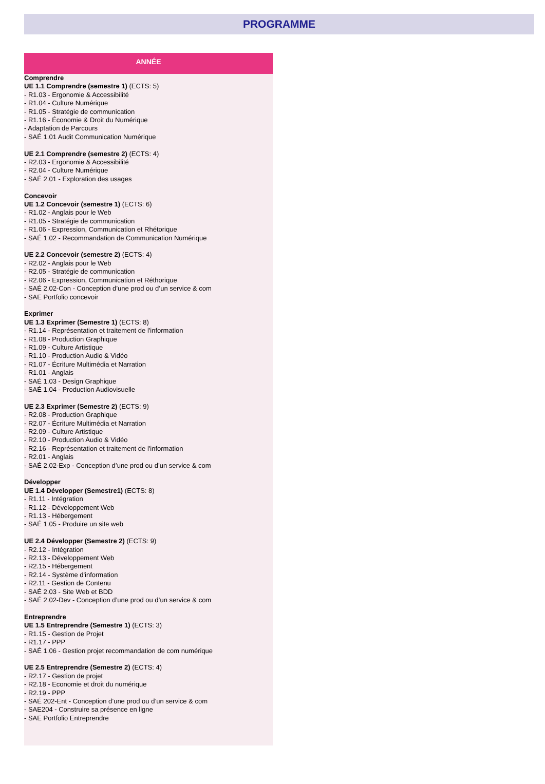PROGRAMME
ANNÉE
Comprendre
UE 1.1 Comprendre (semestre 1) (ECTS: 5)
- R1.03 - Ergonomie & Accessibilité
- R1.04 - Culture Numérique
- R1.05 - Stratégie de communication
- R1.16 - Économie & Droit du Numérique
- Adaptation de Parcours
- SAÉ 1.01 Audit Communication Numérique
UE 2.1 Comprendre (semestre 2) (ECTS: 4)
- R2.03 - Ergonomie & Accessibilité
- R2.04 - Culture Numérique
- SAÉ 2.01 - Exploration des usages
Concevoir
UE 1.2 Concevoir (semestre 1) (ECTS: 6)
- R1.02 - Anglais pour le Web
- R1.05 - Stratégie de communication
- R1.06 - Expression, Communication et Rhétorique
- SAÉ 1.02 - Recommandation de Communication Numérique
UE 2.2 Concevoir (semestre 2) (ECTS: 4)
- R2.02 - Anglais pour le Web
- R2.05 - Stratégie de communication
- R2.06 - Expression, Communication et Réthorique
- SAÉ 2.02-Con - Conception d’une prod ou d’un service & com
- SAE Portfolio concevoir
Exprimer
UE 1.3 Exprimer (Semestre 1) (ECTS: 8)
- R1.14 - Représentation et traitement de l'information
- R1.08 - Production Graphique
- R1.09 - Culture Artistique
- R1.10 - Production Audio & Vidéo
- R1.07 - Écriture Multimédia et Narration
- R1.01 - Anglais
- SAÉ 1.03 - Design Graphique
- SAÉ 1.04 - Production Audiovisuelle
UE 2.3 Exprimer (Semestre 2) (ECTS: 9)
- R2.08 - Production Graphique
- R2.07 - Écriture Multimédia et Narration
- R2.09 - Culture Artistique
- R2.10 - Production Audio & Vidéo
- R2.16 - Représentation et traitement de l'information
- R2.01 - Anglais
- SAÉ 2.02-Exp - Conception d’une prod ou d’un service & com
Développer
UE 1.4 Développer (Semestre1) (ECTS: 8)
- R1.11 - Intégration
- R1.12 - Développement Web
- R1.13 - Hébergement
- SAÉ 1.05 - Produire un site web
UE 2.4 Développer (Semestre 2) (ECTS: 9)
- R2.12 - Intégration
- R2.13 - Développement Web
- R2.15 - Hébergement
- R2.14 - Système d'information
- R2.11 - Gestion de Contenu
- SAÉ 2.03 - Site Web et BDD
- SAÉ 2.02-Dev - Conception d’une prod ou d’un service & com
Entreprendre
UE 1.5 Entreprendre (Semestre 1) (ECTS: 3)
- R1.15 - Gestion de Projet
- R1.17 - PPP
- SAÉ 1.06 - Gestion projet recommandation de com numérique
UE 2.5 Entreprendre (Semestre 2) (ECTS: 4)
- R2.17 - Gestion de projet
- R2.18 - Economie et droit du numérique
- R2.19 - PPP
- SAÉ 202-Ent - Conception d’une prod ou d’un service & com
- SAE204 - Construire sa présence en ligne
- SAE Portfolio Entreprendre